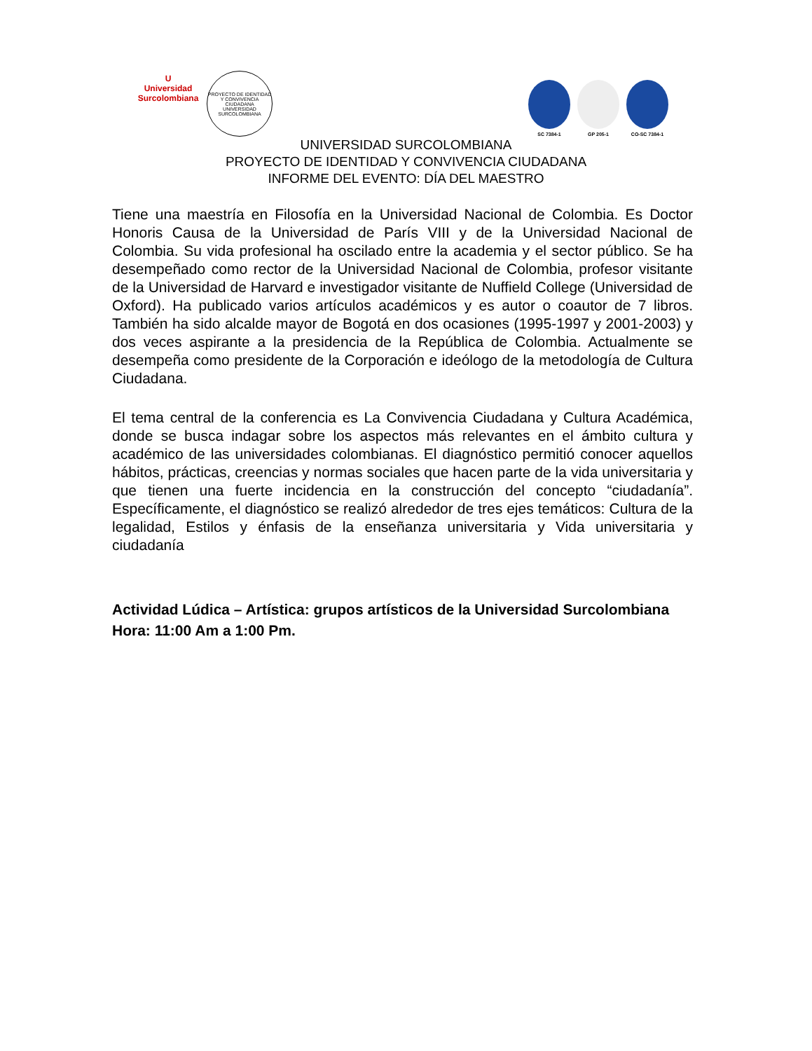U
Universidad Surcolombiana
PROYECTO DE IDENTIDAD Y CONVIVENCIA CIUDADANA
UNIVERSIDAD SURCOLOMBIANA
SC 7384-1
GP 205-1
CO-SC 7384-1
UNIVERSIDAD SURCOLOMBIANA
PROYECTO DE IDENTIDAD Y CONVIVENCIA CIUDADANA
INFORME DEL EVENTO: DÍA DEL MAESTRO
Tiene una maestría en Filosofía en la Universidad Nacional de Colombia. Es Doctor Honoris Causa de la Universidad de París VIII y de la Universidad Nacional de Colombia. Su vida profesional ha oscilado entre la academia y el sector público. Se ha desempeñado como rector de la Universidad Nacional de Colombia, profesor visitante de la Universidad de Harvard e investigador visitante de Nuffield College (Universidad de Oxford). Ha publicado varios artículos académicos y es autor o coautor de 7 libros. También ha sido alcalde mayor de Bogotá en dos ocasiones (1995-1997 y 2001-2003) y dos veces aspirante a la presidencia de la República de Colombia. Actualmente se desempeña como presidente de la Corporación e ideólogo de la metodología de Cultura Ciudadana.
El tema central de la conferencia es La Convivencia Ciudadana y Cultura Académica, donde se busca indagar sobre los aspectos más relevantes en el ámbito cultura y académico de las universidades colombianas. El diagnóstico permitió conocer aquellos hábitos, prácticas, creencias y normas sociales que hacen parte de la vida universitaria y que tienen una fuerte incidencia en la construcción del concepto “ciudadanía”. Específicamente, el diagnóstico se realizó alrededor de tres ejes temáticos: Cultura de la legalidad, Estilos y énfasis de la enseñanza universitaria y Vida universitaria y ciudadanía
Actividad Lúdica – Artística: grupos artísticos de la Universidad Surcolombiana
Hora: 11:00 Am a 1:00 Pm.